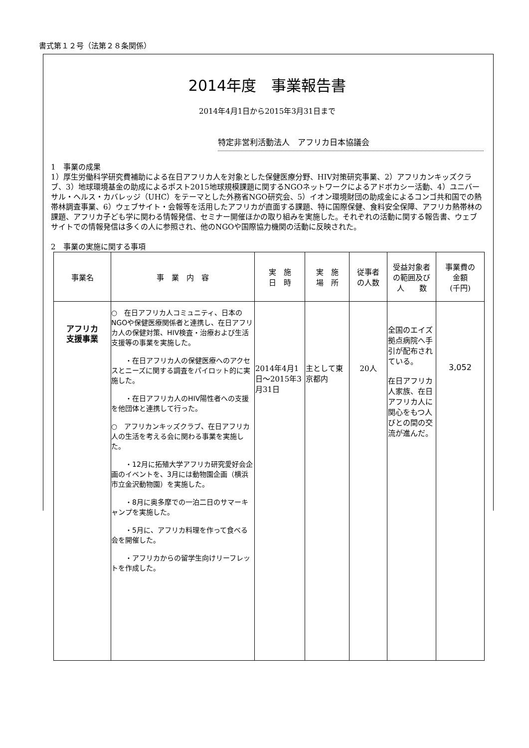書式第１２号（法第２８条関係）
2014年度　事業報告書
2014年4月1日から2015年3月31日まで
特定非営利活動法人　アフリカ日本協議会
1　事業の成果
1）厚生労働科学研究費補助による在日アフリカ人を対象とした保健医療分野、HIV対策研究事業、2）アフリカンキッズクラブ、3）地球環境基金の助成によるポスト2015地球規模課題に関するNGOネットワークによるアドボカシー活動、4）ユニバーサル・ヘルス・カバレッジ（UHC）をテーマとした外務省NGO研究会、5）イオン環境財団の助成金によるコンゴ共和国での熱帯林調査事業、6）ウェブサイト・会報等を活用したアフリカが直面する課題、特に国際保健、食料安全保障、アフリカ熱帯林の課題、アフリカ子ども学に関わる情報発信、セミナー開催ほかの取り組みを実施した。それぞれの活動に関する報告書、ウェブサイトでの情報発信は多くの人に参照され、他のNGOや国際協力機関の活動に反映された。
2　事業の実施に関する事項
| 事業名 | 事 業 内 容 | 実 施 日 時 | 実 施 場 所 | 従事者 の人数 | 受益対象者 の範囲及び 人 数 | 事業費の 金額 (千円) |
| --- | --- | --- | --- | --- | --- | --- |
| アフリカ 支援事業 | ○ 在日アフリカ人コミュニティ、日本のNGOや保健医療関係者と連携し、在日アフリカ人の保健対策、HIV検査・治療および生活支援等の事業を実施した。 ・在日アフリカ人の保健医療へのアクセスとニーズに関する調査をパイロット的に実施した。 ・在日アフリカ人のHIV陽性者への支援を他団体と連携して行った。 ○ アフリカンキッズクラブ、在日アフリカ人の生活を考える会に関わる事業を実施した。 ・12月に拓殖大学アフリカ研究愛好会企画のイベントを、3月には動物園企画（横浜市立金沢動物園）を実施した。 ・8月に奥多摩での一泊二日のサマーキャンプを実施した。 ・5月に、アフリカ料理を作って食べる会を開催した。 ・アフリカからの留学生向けリーフレットを作成した。 | 2014年4月1日～2015年3月31日 | 主として東京都内 | 20人 | 全国のエイズ拠点病院へ手引が配布されている。 在日アフリカ人家族、在日アフリカ人に関心をもつ人びとの間の交流が進んだ。 | 3,052 |